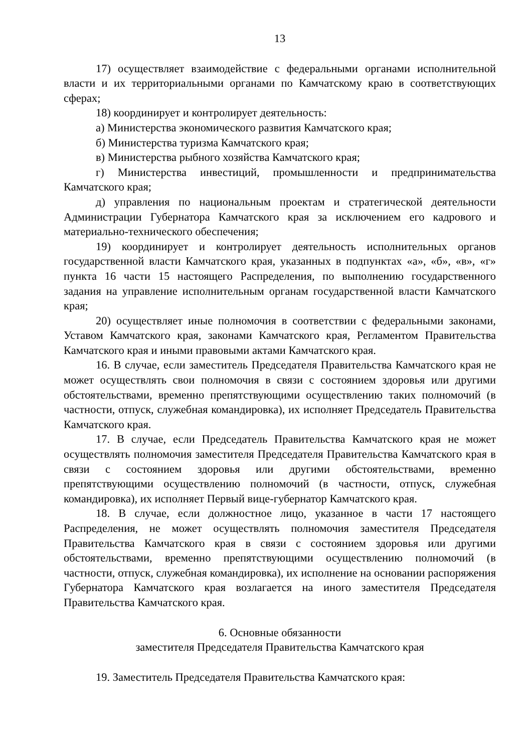13
17) осуществляет взаимодействие с федеральными органами исполнительной власти и их территориальными органами по Камчатскому краю в соответствующих сферах;
18) координирует и контролирует деятельность:
а) Министерства экономического развития Камчатского края;
б) Министерства туризма Камчатского края;
в) Министерства рыбного хозяйства Камчатского края;
г) Министерства инвестиций, промышленности и предпринимательства Камчатского края;
д) управления по национальным проектам и стратегической деятельности Администрации Губернатора Камчатского края за исключением его кадрового и материально-технического обеспечения;
19) координирует и контролирует деятельность исполнительных органов государственной власти Камчатского края, указанных в подпунктах «а», «б», «в», «г» пункта 16 части 15 настоящего Распределения, по выполнению государственного задания на управление исполнительным органам государственной власти Камчатского края;
20) осуществляет иные полномочия в соответствии с федеральными законами, Уставом Камчатского края, законами Камчатского края, Регламентом Правительства Камчатского края и иными правовыми актами Камчатского края.
16. В случае, если заместитель Председателя Правительства Камчатского края не может осуществлять свои полномочия в связи с состоянием здоровья или другими обстоятельствами, временно препятствующими осуществлению таких полномочий (в частности, отпуск, служебная командировка), их исполняет Председатель Правительства Камчатского края.
17. В случае, если Председатель Правительства Камчатского края не может осуществлять полномочия заместителя Председателя Правительства Камчатского края в связи с состоянием здоровья или другими обстоятельствами, временно препятствующими осуществлению полномочий (в частности, отпуск, служебная командировка), их исполняет Первый вице-губернатор Камчатского края.
18. В случае, если должностное лицо, указанное в части 17 настоящего Распределения, не может осуществлять полномочия заместителя Председателя Правительства Камчатского края в связи с состоянием здоровья или другими обстоятельствами, временно препятствующими осуществлению полномочий (в частности, отпуск, служебная командировка), их исполнение на основании распоряжения Губернатора Камчатского края возлагается на иного заместителя Председателя Правительства Камчатского края.
6. Основные обязанности
заместителя Председателя Правительства Камчатского края
19. Заместитель Председателя Правительства Камчатского края: